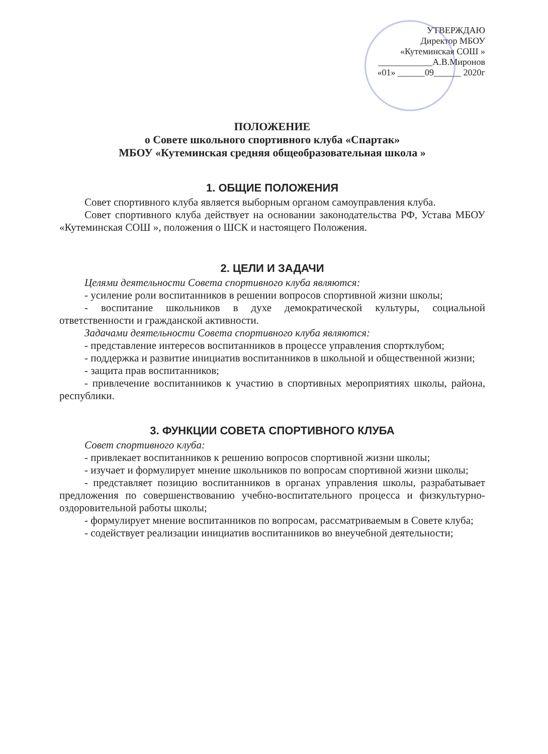УТВЕРЖДАЮ
Директор МБОУ
«Кутеминская СОШ »
____________А.В.Миронов
«01» ______09______ 2020г
ПОЛОЖЕНИЕ
о Совете школьного спортивного клуба «Спартак»
МБОУ «Кутеминская средняя общеобразовательная школа »
1. ОБЩИЕ ПОЛОЖЕНИЯ
Совет спортивного клуба является выборным органом самоуправления клуба.
Совет спортивного клуба действует на основании законодательства РФ, Устава МБОУ «Кутеминская СОШ », положения о ШСК и настоящего Положения.
2. ЦЕЛИ И ЗАДАЧИ
Целями деятельности Совета спортивного клуба являются:
- усиление роли воспитанников в решении вопросов спортивной жизни школы;
- воспитание школьников в духе демократической культуры, социальной ответственности и гражданской активности.
Задачами деятельности Совета спортивного клуба являются:
- представление интересов воспитанников в процессе управления спортклубом;
- поддержка и развитие инициатив воспитанников в школьной и общественной жизни;
- защита прав воспитанников;
- привлечение воспитанников к участию в спортивных мероприятиях школы, района, республики.
3. ФУНКЦИИ СОВЕТА СПОРТИВНОГО КЛУБА
Совет спортивного клуба:
- привлекает воспитанников к решению вопросов спортивной жизни школы;
- изучает и формулирует мнение школьников по вопросам спортивной жизни школы;
- представляет позицию воспитанников в органах управления школы, разрабатывает предложения по совершенствованию учебно-воспитательного процесса и физкультурно-оздоровительной работы школы;
- формулирует мнение воспитанников по вопросам, рассматриваемым в Совете клуба;
- содействует реализации инициатив воспитанников во внеучебной деятельности;